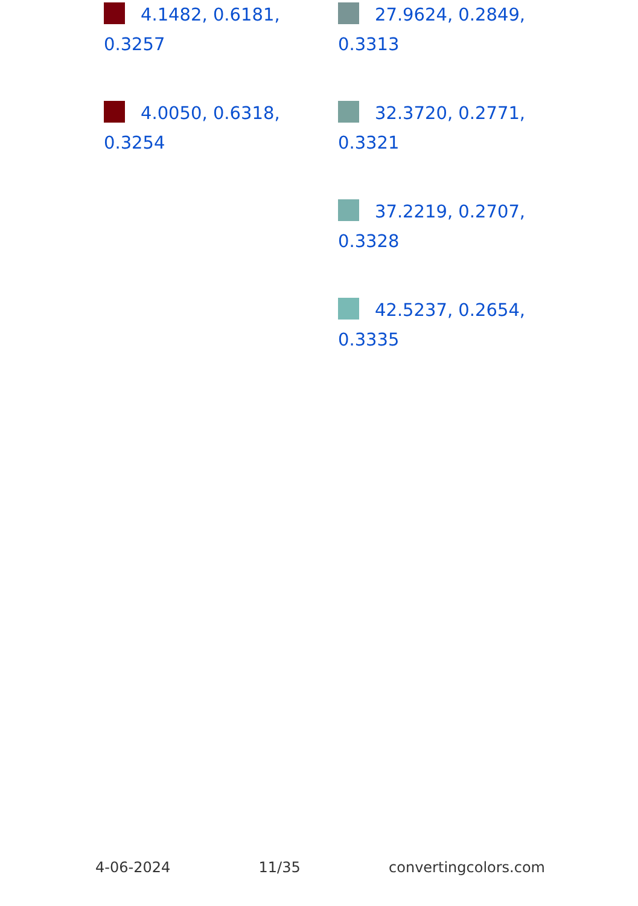4.1482, 0.6181,
0.3257
4.0050, 0.6318,
0.3254
27.9624, 0.2849,
0.3313
32.3720, 0.2771,
0.3321
37.2219, 0.2707,
0.3328
42.5237, 0.2654,
0.3335
4-06-2024 11/35 convertingcolors.com